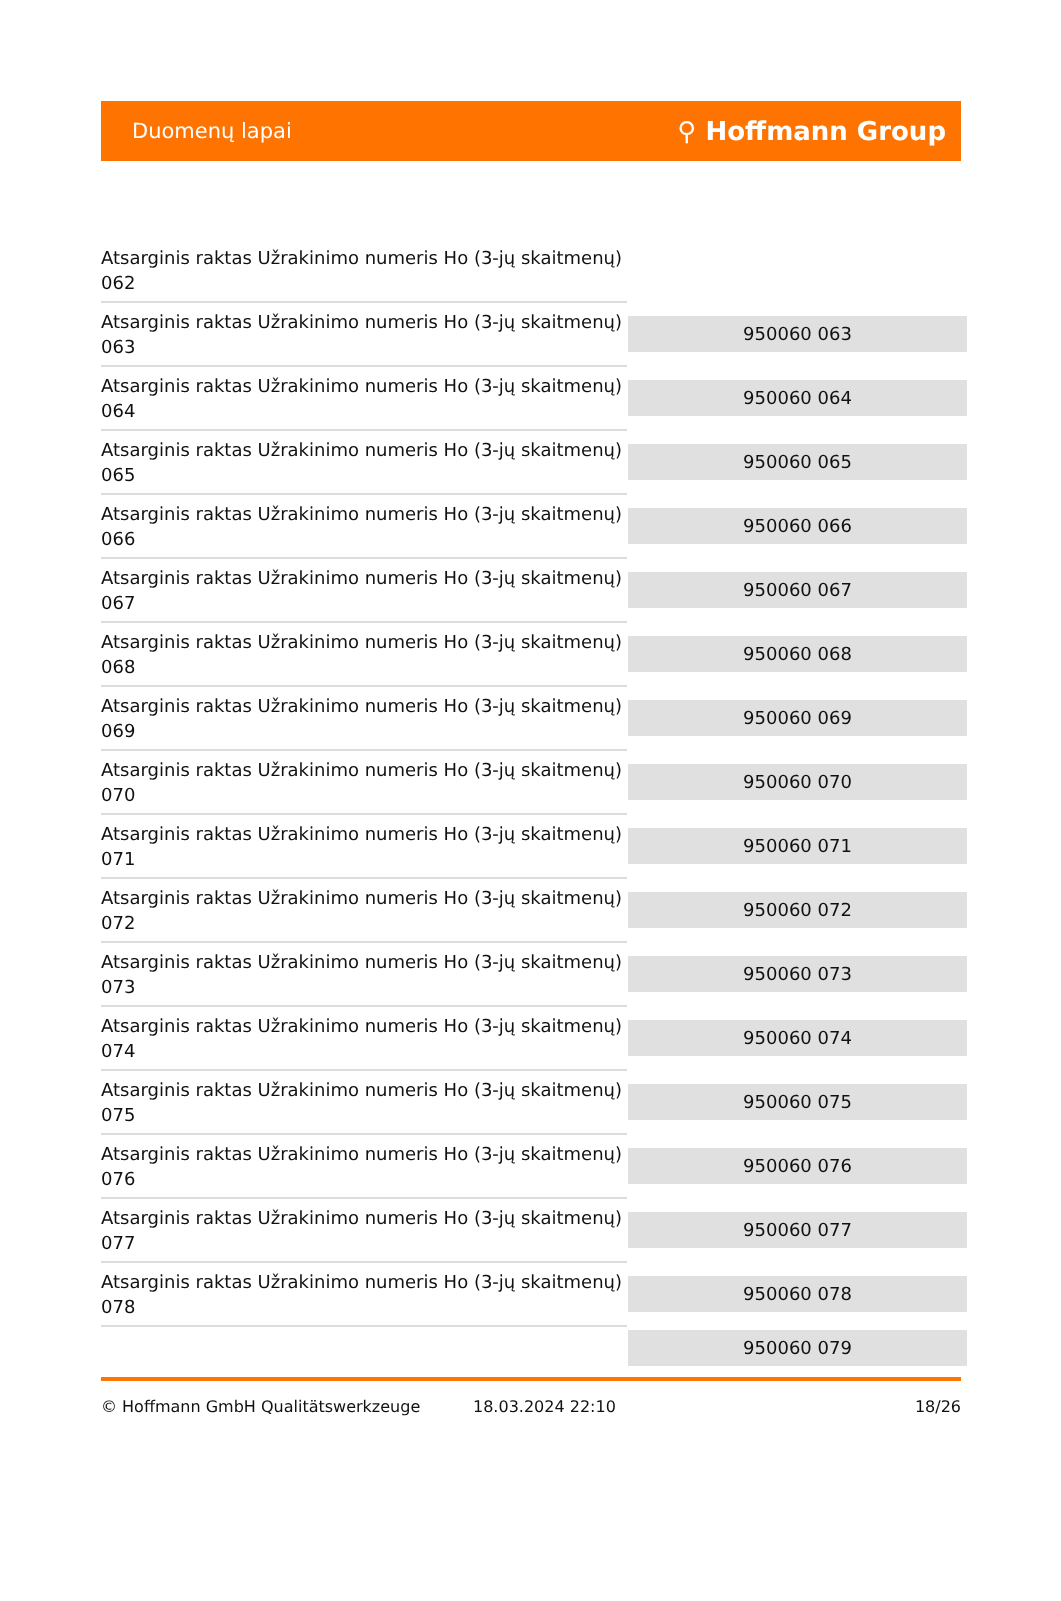Duomenų lapai ⚲ Hoffmann Group
| Atsarginis raktas Užrakinimo numeris Ho (3-jų skaitmenų) 062 | |
| Atsarginis raktas Užrakinimo numeris Ho (3-jų skaitmenų) 063 | 950060 063 |
| Atsarginis raktas Užrakinimo numeris Ho (3-jų skaitmenų) 064 | 950060 064 |
| Atsarginis raktas Užrakinimo numeris Ho (3-jų skaitmenų) 065 | 950060 065 |
| Atsarginis raktas Užrakinimo numeris Ho (3-jų skaitmenų) 066 | 950060 066 |
| Atsarginis raktas Užrakinimo numeris Ho (3-jų skaitmenų) 067 | 950060 067 |
| Atsarginis raktas Užrakinimo numeris Ho (3-jų skaitmenų) 068 | 950060 068 |
| Atsarginis raktas Užrakinimo numeris Ho (3-jų skaitmenų) 069 | 950060 069 |
| Atsarginis raktas Užrakinimo numeris Ho (3-jų skaitmenų) 070 | 950060 070 |
| Atsarginis raktas Užrakinimo numeris Ho (3-jų skaitmenų) 071 | 950060 071 |
| Atsarginis raktas Užrakinimo numeris Ho (3-jų skaitmenų) 072 | 950060 072 |
| Atsarginis raktas Užrakinimo numeris Ho (3-jų skaitmenų) 073 | 950060 073 |
| Atsarginis raktas Užrakinimo numeris Ho (3-jų skaitmenų) 074 | 950060 074 |
| Atsarginis raktas Užrakinimo numeris Ho (3-jų skaitmenų) 075 | 950060 075 |
| Atsarginis raktas Užrakinimo numeris Ho (3-jų skaitmenų) 076 | 950060 076 |
| Atsarginis raktas Užrakinimo numeris Ho (3-jų skaitmenų) 077 | 950060 077 |
| Atsarginis raktas Užrakinimo numeris Ho (3-jų skaitmenų) 078 | 950060 078 |
| | 950060 079 |
© Hoffmann GmbH Qualitätswerkzeuge 18.03.2024 22:10 18/26